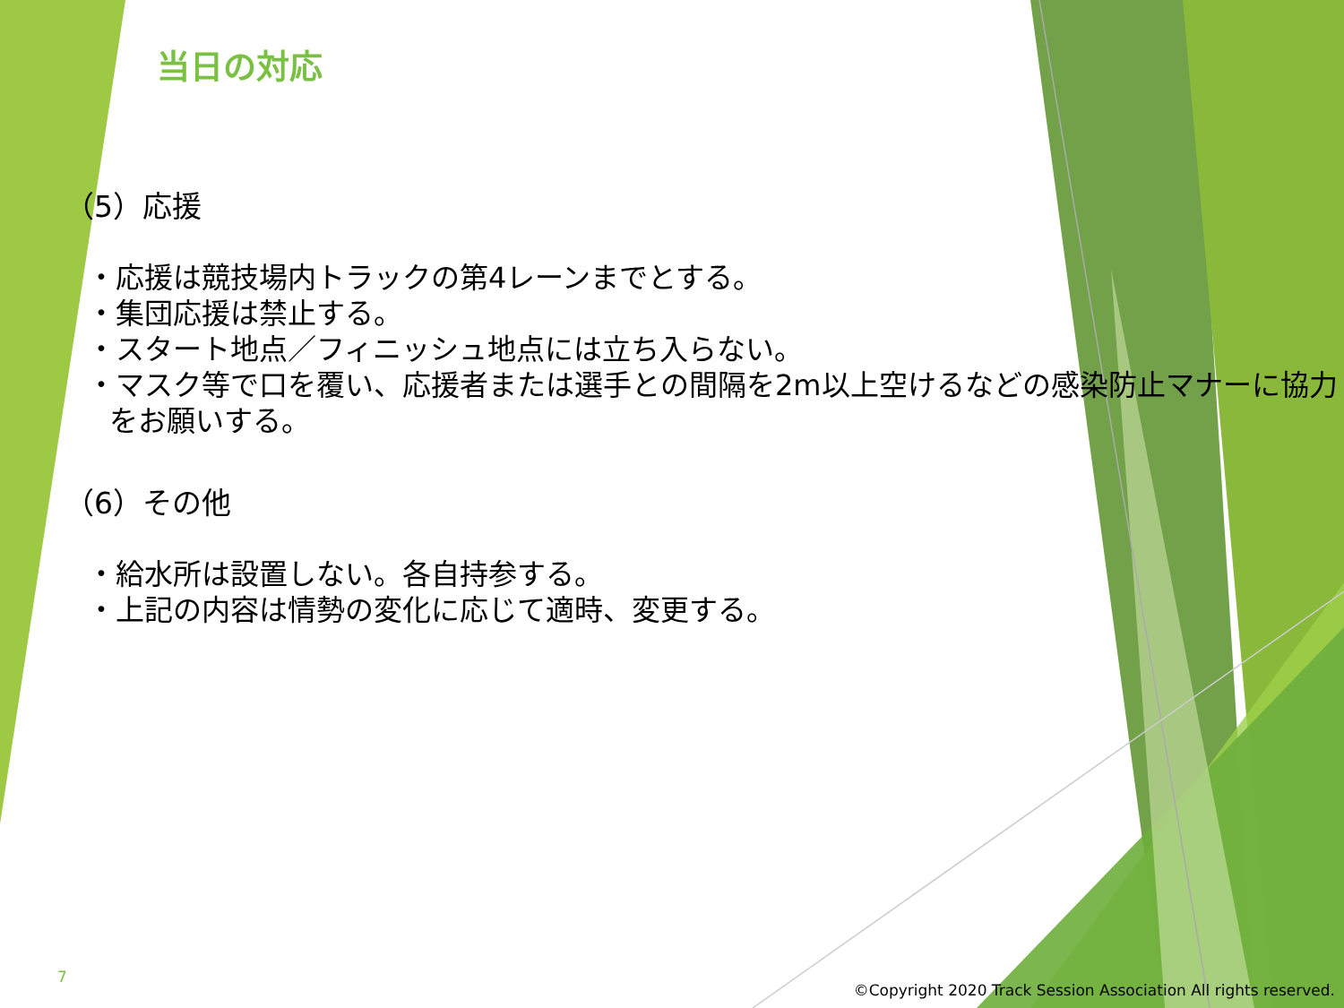当日の対応
（5）応援
・応援は競技場内トラックの第4レーンまでとする。
・集団応援は禁止する。
・スタート地点／フィニッシュ地点には立ち入らない。
・マスク等で口を覆い、応援者または選手との間隔を2m以上空けるなどの感染防止マナーに協力をお願いする。
（6）その他
・給水所は設置しない。各自持参する。
・上記の内容は情勢の変化に応じて適時、変更する。
7
©Copyright 2020 Track Session Association All rights reserved.